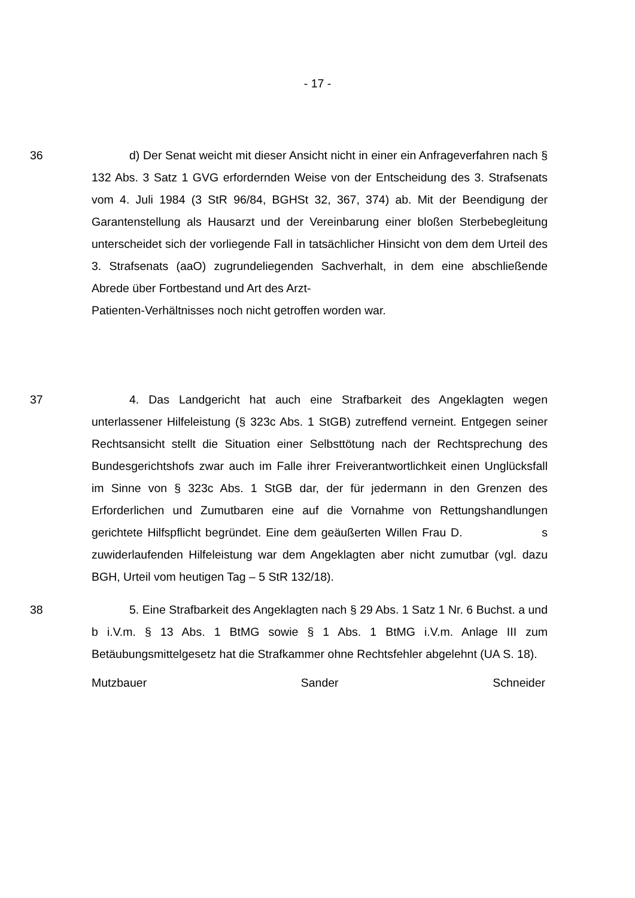- 17 -
36 d) Der Senat weicht mit dieser Ansicht nicht in einer ein Anfrageverfahren nach § 132 Abs. 3 Satz 1 GVG erfordernden Weise von der Entscheidung des 3. Strafsenats vom 4. Juli 1984 (3 StR 96/84, BGHSt 32, 367, 374) ab. Mit der Beendigung der Garantenstellung als Hausarzt und der Vereinbarung einer bloßen Sterbebegleitung unterscheidet sich der vorliegende Fall in tatsächlicher Hinsicht von dem dem Urteil des 3. Strafsenats (aaO) zugrundeliegenden Sachverhalt, in dem eine abschließende Abrede über Fortbestand und Art des Arzt-
Patienten-Verhältnisses noch nicht getroffen worden war.
37 4. Das Landgericht hat auch eine Strafbarkeit des Angeklagten wegen unterlassener Hilfeleistung (§ 323c Abs. 1 StGB) zutreffend verneint. Entgegen seiner Rechtsansicht stellt die Situation einer Selbsttötung nach der Rechtsprechung des Bundesgerichtshofs zwar auch im Falle ihrer Freiverantwortlichkeit einen Unglücksfall im Sinne von § 323c Abs. 1 StGB dar, der für jedermann in den Grenzen des Erforderlichen und Zumutbaren eine auf die Vornahme von Rettungshandlungen gerichtete Hilfspflicht begründet. Eine dem geäußerten Willen Frau D. s zuwiderlaufenden Hilfeleistung war dem Angeklagten aber nicht zumutbar (vgl. dazu BGH, Urteil vom heutigen Tag – 5 StR 132/18).
38 5. Eine Strafbarkeit des Angeklagten nach § 29 Abs. 1 Satz 1 Nr. 6 Buchst. a und b i.V.m. § 13 Abs. 1 BtMG sowie § 1 Abs. 1 BtMG i.V.m. Anlage III zum Betäubungsmittelgesetz hat die Strafkammer ohne Rechtsfehler abgelehnt (UA S. 18).
Mutzbauer Sander Schneider